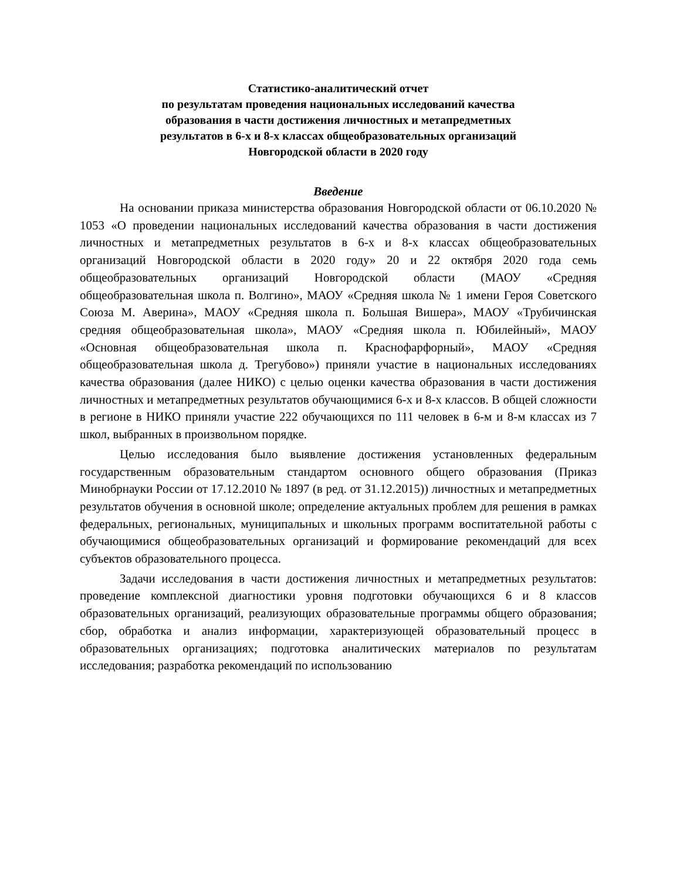Статистико-аналитический отчет
по результатам проведения национальных исследований качества
образования в части достижения личностных и метапредметных
результатов в 6-х и 8-х классах общеобразовательных организаций
Новгородской области в 2020 году
Введение
На основании приказа министерства образования Новгородской области от 06.10.2020 № 1053 «О проведении национальных исследований качества образования в части достижения личностных и метапредметных результатов в 6-х и 8-х классах общеобразовательных организаций Новгородской области в 2020 году» 20 и 22 октября 2020 года семь общеобразовательных организаций Новгородской области (МАОУ «Средняя общеобразовательная школа п. Волгино», МАОУ «Средняя школа № 1 имени Героя Советского Союза М. Аверина», МАОУ «Средняя школа п. Большая Вишера», МАОУ «Трубичинская средняя общеобразовательная школа», МАОУ «Средняя школа п. Юбилейный», МАОУ «Основная общеобразовательная школа п. Краснофарфорный», МАОУ «Средняя общеобразовательная школа д. Трегубово») приняли участие в национальных исследованиях качества образования (далее НИКО) с целью оценки качества образования в части достижения личностных и метапредметных результатов обучающимися 6-х и 8-х классов. В общей сложности в регионе в НИКО приняли участие 222 обучающихся по 111 человек в 6-м и 8-м классах из 7 школ, выбранных в произвольном порядке.
Целью исследования было выявление достижения установленных федеральным государственным образовательным стандартом основного общего образования (Приказ Минобрнауки России от 17.12.2010 № 1897 (в ред. от 31.12.2015)) личностных и метапредметных результатов обучения в основной школе; определение актуальных проблем для решения в рамках федеральных, региональных, муниципальных и школьных программ воспитательной работы с обучающимися общеобразовательных организаций и формирование рекомендаций для всех субъектов образовательного процесса.
Задачи исследования в части достижения личностных и метапредметных результатов: проведение комплексной диагностики уровня подготовки обучающихся 6 и 8 классов образовательных организаций, реализующих образовательные программы общего образования; сбор, обработка и анализ информации, характеризующей образовательный процесс в образовательных организациях; подготовка аналитических материалов по результатам исследования; разработка рекомендаций по использованию